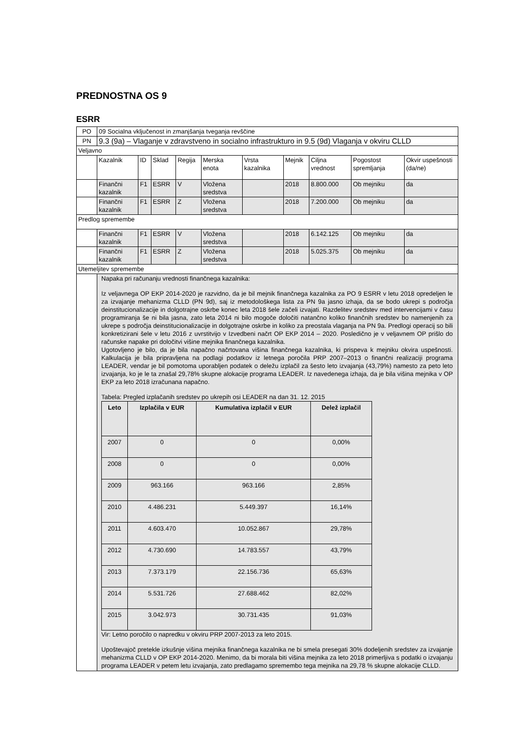PREDNOSTNA OS 9
ESRR
| PO | 09 Socialna vključenost in zmanjšanja tveganja revščine | | | | | | | | | |
| PN | 9.3 (9a) – Vlaganje v zdravstveno in socialno infrastrukturo in 9.5 (9d) Vlaganja v okviru CLLD | | | | | | | | | |
| Veljavno | | | | | | | | | | |
| | Kazalnik | ID | Sklad | Regija | Merska enota | Vrsta kazalnika | Mejnik | Ciljna vrednost | Pogostost spremljanja | Okvir uspešnosti (da/ne) |
| | Finančni kazalnik | F1 | ESRR | V | Vložena sredstva | | 2018 | 8.800.000 | Ob mejniku | da |
| | Finančni kazalnik | F1 | ESRR | Z | Vložena sredstva | | 2018 | 7.200.000 | Ob mejniku | da |
| Predlog spremembe | | | | | | | | | | |
| | Finančni kazalnik | F1 | ESRR | V | Vložena sredstva | | 2018 | 6.142.125 | Ob mejniku | da |
| | Finančni kazalnik | F1 | ESRR | Z | Vložena sredstva | | 2018 | 5.025.375 | Ob mejniku | da |
| Utemeljitev spremembe | | | | | | | | | | |
| | Napaka pri računanju vrednosti finančnega kazalnika: Iz veljavnega OP EKP 2014-2020 je razvidno, da je bil mejnik finančnega kazalnika za PO 9 ESRR v letu 2018 opredeljen le za izvajanje mehanizma CLLD (PN 9d), saj iz metodološkega lista za PN 9a jasno izhaja, da se bodo ukrepi s področja deinstitucionalizacije in dolgotrajne oskrbe konec leta 2018 šele začeli izvajati. Razdelitev sredstev med intervencijami v času programiranja še ni bila jasna, zato leta 2014 ni bilo mogoče določiti natančno koliko finančnih sredstev bo namenjenih za ukrepe s področja deinstitucionalizacije in dolgotrajne oskrbe in koliko za preostala vlaganja na PN 9a. Predlogi operacij so bili konkretizirani šele v letu 2016 z uvrstitvijo v Izvedbeni načrt OP EKP 2014 – 2020. Posledično je v veljavnem OP prišlo do računske napake pri določitvi višine mejnika finančnega kazalnika. Ugotovljeno je bilo, da je bila napačno načrtovana višina finančnega kazalnika, ki prispeva k mejniku okvira uspešnosti. Kalkulacija je bila pripravljena na podlagi podatkov iz letnega poročila PRP 2007–2013 o finančni realizaciji programa LEADER, vendar je bil pomotoma uporabljen podatek o deležu izplačil za šesto leto izvajanja (43,79%) namesto za peto leto izvajanja, ko je le ta znašal 29,78% skupne alokacije programa LEADER. Iz navedenega izhaja, da je bila višina mejnika v OP EKP za leto 2018 izračunana napačno. Tabela: Pregled izplačanih sredstev po ukrepih osi LEADER na dan 31. 12. 2015 / Leto / Izplačila v EUR / Kumulativa izplačil v EUR / Delež izplačil / / --- / --- / --- / --- / / 2007 / 0 / 0 / 0,00% / / 2008 / 0 / 0 / 0,00% / / 2009 / 963.166 / 963.166 / 2,85% / / 2010 / 4.486.231 / 5.449.397 / 16,14% / / 2011 / 4.603.470 / 10.052.867 / 29,78% / / 2012 / 4.730.690 / 14.783.557 / 43,79% / / 2013 / 7.373.179 / 22.156.736 / 65,63% / / 2014 / 5.531.726 / 27.688.462 / 82,02% / / 2015 / 3.042.973 / 30.731.435 / 91,03% / Vir: Letno poročilo o napredku v okviru PRP 2007-2013 za leto 2015. Upoštevajoč pretekle izkušnje višina mejnika finančnega kazalnika ne bi smela presegati 30% dodeljenih sredstev za izvajanje mehanizma CLLD v OP EKP 2014-2020. Menimo, da bi morala biti višina mejnika za leto 2018 primerljiva s podatki o izvajanju programa LEADER v petem letu izvajanja, zato predlagamo spremembo tega mejnika na 29,78 % skupne alokacije CLLD. | | | | | | | | | |